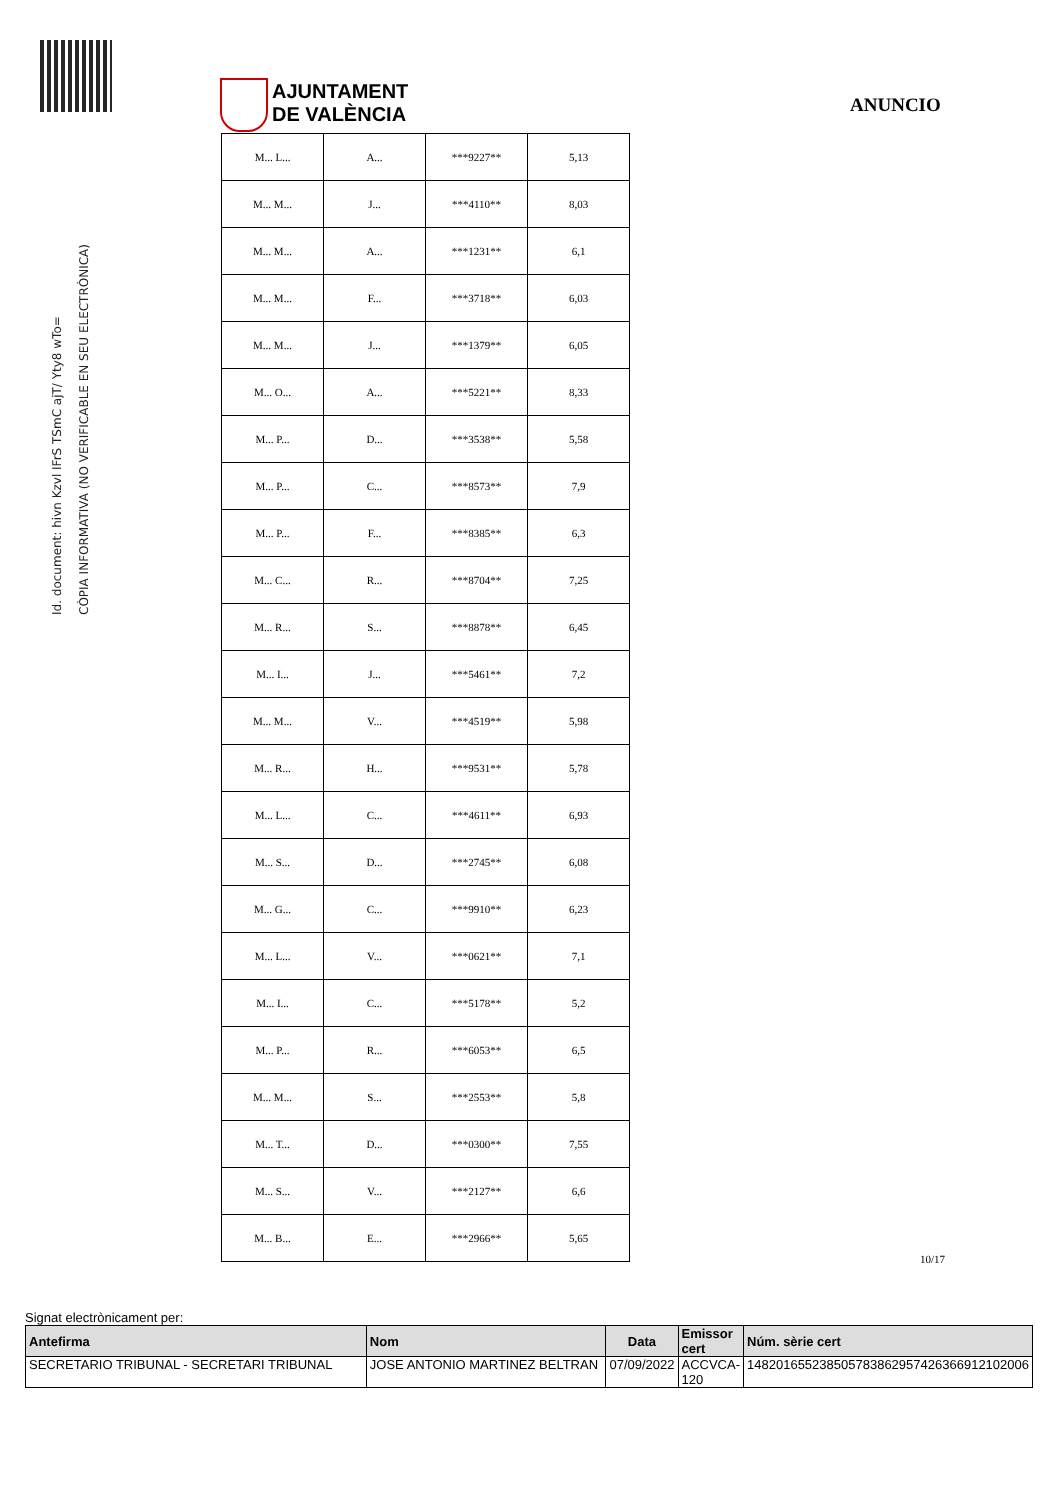Id. document: hivn Kzvl IFrS TSmC ajT/ Yty8 wTo=
CÒPIA INFORMATIVA (NO VERIFICABLE EN SEU ELECTRÒNICA)
AJUNTAMENT
DE VALÈNCIA
ANUNCIO
| M... L... | A... | ***9227** | 5,13 |
| M... M... | J... | ***4110** | 8,03 |
| M... M... | A... | ***1231** | 6,1 |
| M... M... | F... | ***3718** | 6,03 |
| M... M... | J... | ***1379** | 6,05 |
| M... O... | A... | ***5221** | 8,33 |
| M... P... | D... | ***3538** | 5,58 |
| M... P... | C... | ***8573** | 7,9 |
| M... P... | F... | ***8385** | 6,3 |
| M... C... | R... | ***8704** | 7,25 |
| M... R... | S... | ***8878** | 6,45 |
| M... I... | J... | ***5461** | 7,2 |
| M... M... | V... | ***4519** | 5,98 |
| M... R... | H... | ***9531** | 5,78 |
| M... L... | C... | ***4611** | 6,93 |
| M... S... | D... | ***2745** | 6,08 |
| M... G... | C... | ***9910** | 6,23 |
| M... L... | V... | ***0621** | 7,1 |
| M... I... | C... | ***5178** | 5,2 |
| M... P... | R... | ***6053** | 6,5 |
| M... M... | S... | ***2553** | 5,8 |
| M... T... | D... | ***0300** | 7,55 |
| M... S... | V... | ***2127** | 6,6 |
| M... B... | E... | ***2966** | 5,65 |
10/17
Signat electrònicament per:
| Antefirma | Nom | Data | Emissor cert | Núm. sèrie cert |
| --- | --- | --- | --- | --- |
| SECRETARIO TRIBUNAL - SECRETARI TRIBUNAL | JOSE ANTONIO MARTINEZ BELTRAN | 07/09/2022 | ACCVCA-120 | 148201655238505783862957426366912102006 |